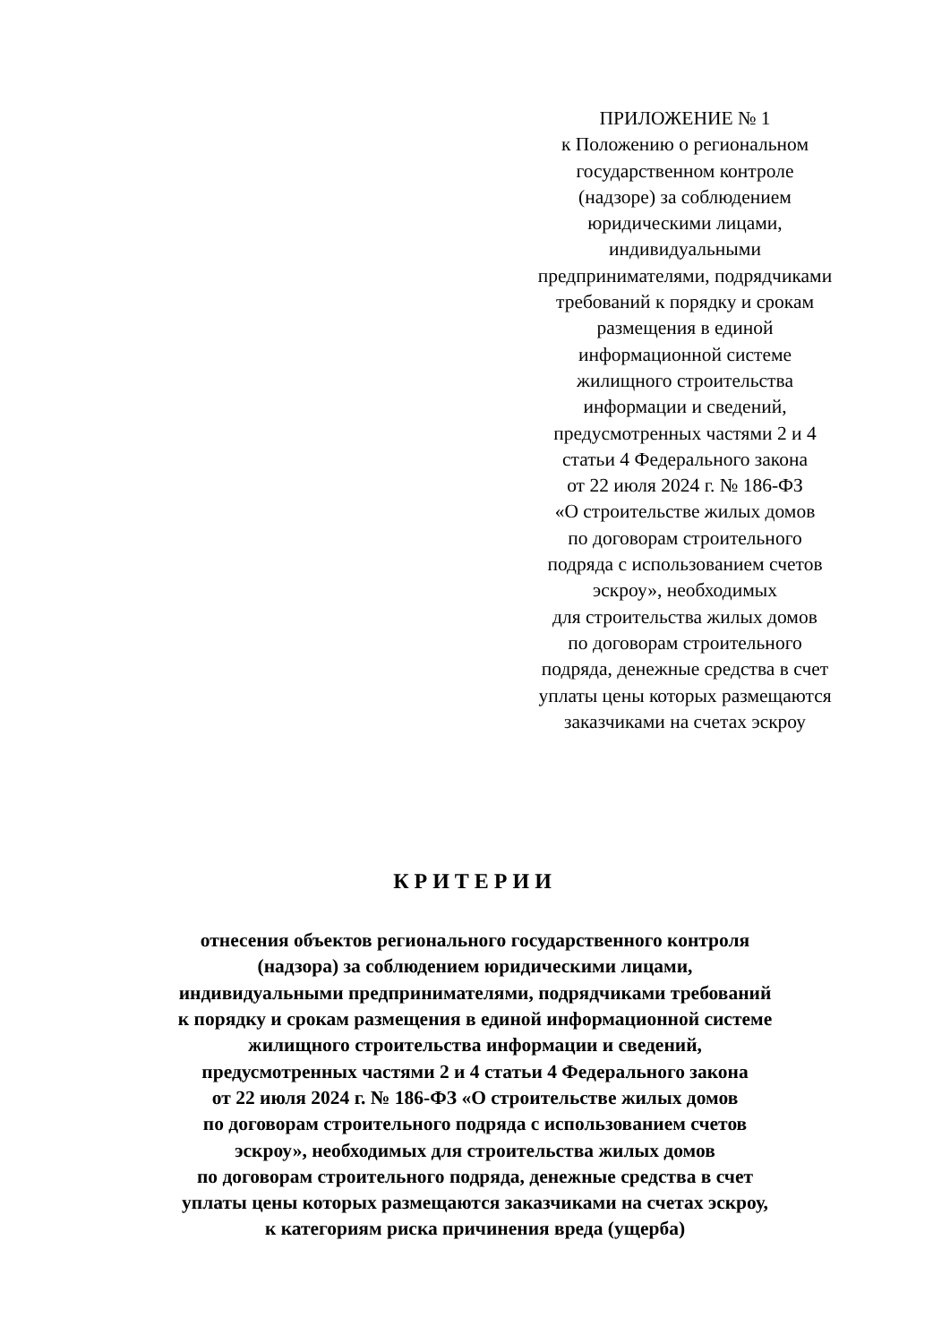ПРИЛОЖЕНИЕ № 1
к Положению о региональном
государственном контроле
(надзоре) за соблюдением
юридическими лицами,
индивидуальными
предпринимателями, подрядчиками
требований к порядку и срокам
размещения в единой
информационной системе
жилищного строительства
информации и сведений,
предусмотренных частями 2 и 4
статьи 4 Федерального закона
от 22 июля 2024 г. № 186-ФЗ
«О строительстве жилых домов
по договорам строительного
подряда с использованием счетов
эскроу», необходимых
для строительства жилых домов
по договорам строительного
подряда, денежные средства в счет
уплаты цены которых размещаются
заказчиками на счетах эскроу
КРИТЕРИИ
отнесения объектов регионального государственного контроля
(надзора) за соблюдением юридическими лицами,
индивидуальными предпринимателями, подрядчиками требований
к порядку и срокам размещения в единой информационной системе
жилищного строительства информации и сведений,
предусмотренных частями 2 и 4 статьи 4 Федерального закона
от 22 июля 2024 г. № 186-ФЗ «О строительстве жилых домов
по договорам строительного подряда с использованием счетов
эскроу», необходимых для строительства жилых домов
по договорам строительного подряда, денежные средства в счет
уплаты цены которых размещаются заказчиками на счетах эскроу,
к категориям риска причинения вреда (ущерба)